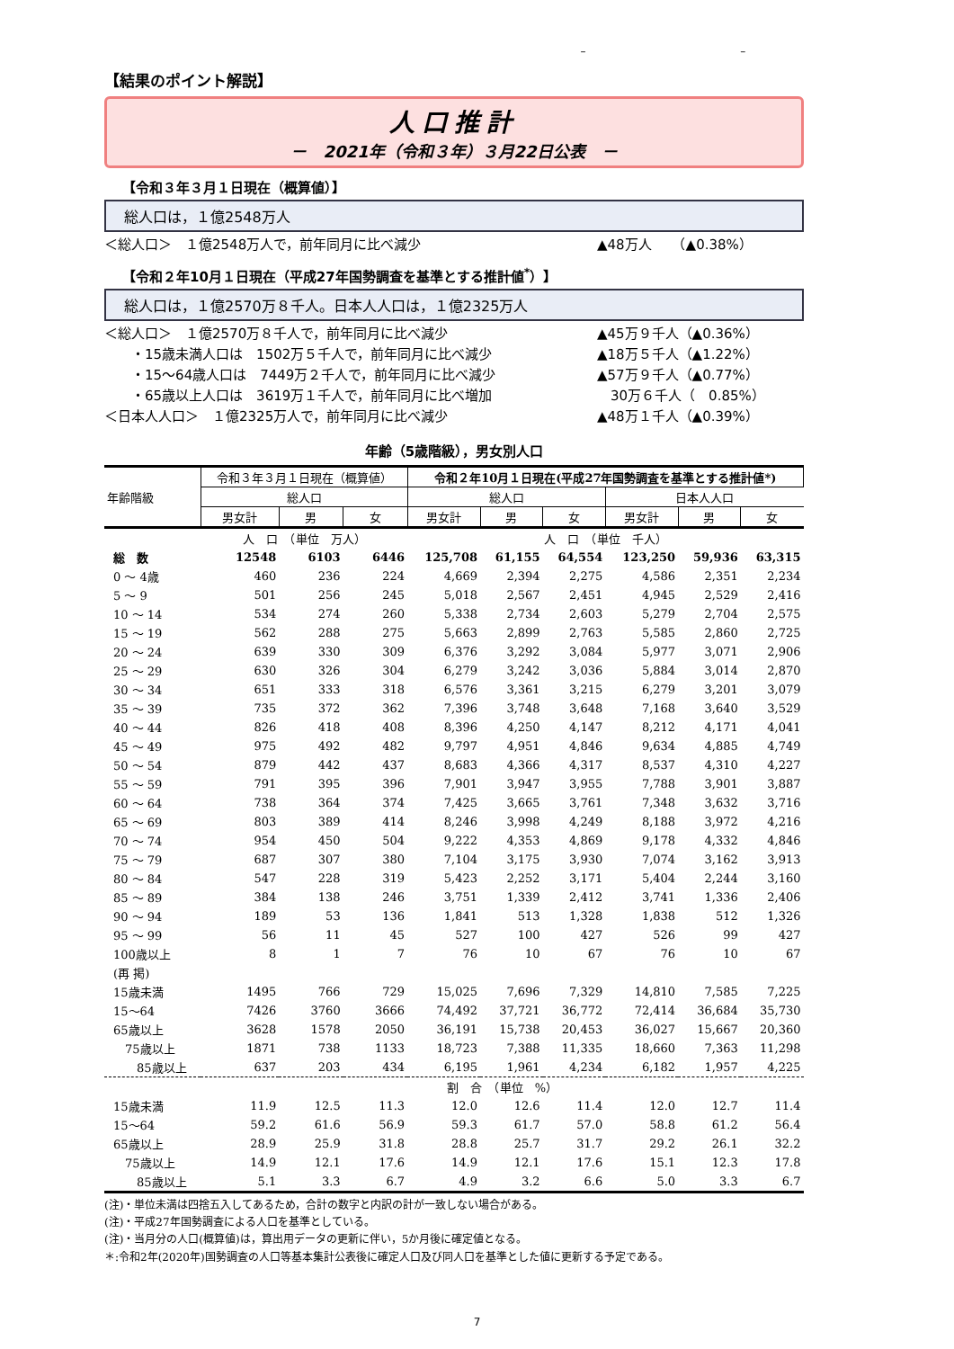– –
【結果のポイント解説】
人口推計
－　2021年（令和３年）３月22日公表　－
【令和３年３月１日現在（概算値）】
総人口は，１億2548万人
＜総人口＞　１億2548万人で，前年同月に比べ減少 ▲48万人　　（▲0.38%）
【令和２年10月１日現在（平成27年国勢調査を基準とする推計値<sup>*</sup>）】
総人口は，１億2570万８千人。日本人人口は，１億2325万人
＜総人口＞　１億2570万８千人で，前年同月に比べ減少 ▲45万９千人（▲0.36%）
　　・15歳未満人口は　1502万５千人で，前年同月に比べ減少 ▲18万５千人（▲1.22%）
　　・15～64歳人口は　7449万２千人で，前年同月に比べ減少 ▲57万９千人（▲0.77%）
　　・65歳以上人口は　3619万１千人で，前年同月に比べ増加　30万６千人（　0.85%）
＜日本人人口＞　１億2325万人で，前年同月に比べ減少 ▲48万１千人（▲0.39%）
年齢（5歳階級），男女別人口
| 年齢階級 | 令和３年３月１日現在（概算値） | | | 令和２年10月１日現在(平成27年国勢調査を基準とする推計値*) | | | | | |
| --- | --- | --- | --- | --- | --- | --- | --- | --- | --- |
| | 総人口 | | | 総人口 | | | 日本人人口 | | |
| | 男女計 | 男 | 女 | 男女計 | 男 | 女 | 男女計 | 男 | 女 |
| | 人 口 （単位 万人） | | | 人 口 （単位 千人） | | | | | |
| 総 数 | 12548 | 6103 | 6446 | 125,708 | 61,155 | 64,554 | 123,250 | 59,936 | 63,315 |
| 0 ～ 4歳 | 460 | 236 | 224 | 4,669 | 2,394 | 2,275 | 4,586 | 2,351 | 2,234 |
| 5 ～ 9 | 501 | 256 | 245 | 5,018 | 2,567 | 2,451 | 4,945 | 2,529 | 2,416 |
| 10 ～ 14 | 534 | 274 | 260 | 5,338 | 2,734 | 2,603 | 5,279 | 2,704 | 2,575 |
| 15 ～ 19 | 562 | 288 | 275 | 5,663 | 2,899 | 2,763 | 5,585 | 2,860 | 2,725 |
| 20 ～ 24 | 639 | 330 | 309 | 6,376 | 3,292 | 3,084 | 5,977 | 3,071 | 2,906 |
| 25 ～ 29 | 630 | 326 | 304 | 6,279 | 3,242 | 3,036 | 5,884 | 3,014 | 2,870 |
| 30 ～ 34 | 651 | 333 | 318 | 6,576 | 3,361 | 3,215 | 6,279 | 3,201 | 3,079 |
| 35 ～ 39 | 735 | 372 | 362 | 7,396 | 3,748 | 3,648 | 7,168 | 3,640 | 3,529 |
| 40 ～ 44 | 826 | 418 | 408 | 8,396 | 4,250 | 4,147 | 8,212 | 4,171 | 4,041 |
| 45 ～ 49 | 975 | 492 | 482 | 9,797 | 4,951 | 4,846 | 9,634 | 4,885 | 4,749 |
| 50 ～ 54 | 879 | 442 | 437 | 8,683 | 4,366 | 4,317 | 8,537 | 4,310 | 4,227 |
| 55 ～ 59 | 791 | 395 | 396 | 7,901 | 3,947 | 3,955 | 7,788 | 3,901 | 3,887 |
| 60 ～ 64 | 738 | 364 | 374 | 7,425 | 3,665 | 3,761 | 7,348 | 3,632 | 3,716 |
| 65 ～ 69 | 803 | 389 | 414 | 8,246 | 3,998 | 4,249 | 8,188 | 3,972 | 4,216 |
| 70 ～ 74 | 954 | 450 | 504 | 9,222 | 4,353 | 4,869 | 9,178 | 4,332 | 4,846 |
| 75 ～ 79 | 687 | 307 | 380 | 7,104 | 3,175 | 3,930 | 7,074 | 3,162 | 3,913 |
| 80 ～ 84 | 547 | 228 | 319 | 5,423 | 2,252 | 3,171 | 5,404 | 2,244 | 3,160 |
| 85 ～ 89 | 384 | 138 | 246 | 3,751 | 1,339 | 2,412 | 3,741 | 1,336 | 2,406 |
| 90 ～ 94 | 189 | 53 | 136 | 1,841 | 513 | 1,328 | 1,838 | 512 | 1,326 |
| 95 ～ 99 | 56 | 11 | 45 | 527 | 100 | 427 | 526 | 99 | 427 |
| 100歳以上 | 8 | 1 | 7 | 76 | 10 | 67 | 76 | 10 | 67 |
| (再 掲) | | | | | | | | | |
| 15歳未満 | 1495 | 766 | 729 | 15,025 | 7,696 | 7,329 | 14,810 | 7,585 | 7,225 |
| 15～64 | 7426 | 3760 | 3666 | 74,492 | 37,721 | 36,772 | 72,414 | 36,684 | 35,730 |
| 65歳以上 | 3628 | 1578 | 2050 | 36,191 | 15,738 | 20,453 | 36,027 | 15,667 | 20,360 |
| 75歳以上 | 1871 | 738 | 1133 | 18,723 | 7,388 | 11,335 | 18,660 | 7,363 | 11,298 |
| 85歳以上 | 637 | 203 | 434 | 6,195 | 1,961 | 4,234 | 6,182 | 1,957 | 4,225 |
| | 割 合 （単位 %） | | | | | | | | |
| 15歳未満 | 11.9 | 12.5 | 11.3 | 12.0 | 12.6 | 11.4 | 12.0 | 12.7 | 11.4 |
| 15～64 | 59.2 | 61.6 | 56.9 | 59.3 | 61.7 | 57.0 | 58.8 | 61.2 | 56.4 |
| 65歳以上 | 28.9 | 25.9 | 31.8 | 28.8 | 25.7 | 31.7 | 29.2 | 26.1 | 32.2 |
| 75歳以上 | 14.9 | 12.1 | 17.6 | 14.9 | 12.1 | 17.6 | 15.1 | 12.3 | 17.8 |
| 85歳以上 | 5.1 | 3.3 | 6.7 | 4.9 | 3.2 | 6.6 | 5.0 | 3.3 | 6.7 |
(注)・単位未満は四捨五入してあるため，合計の数字と内訳の計が一致しない場合がある。
(注)・平成27年国勢調査による人口を基準としている。
(注)・当月分の人口(概算値)は，算出用データの更新に伴い，5か月後に確定値となる。
＊:令和2年(2020年)国勢調査の人口等基本集計公表後に確定人口及び同人口を基準とした値に更新する予定である。
7